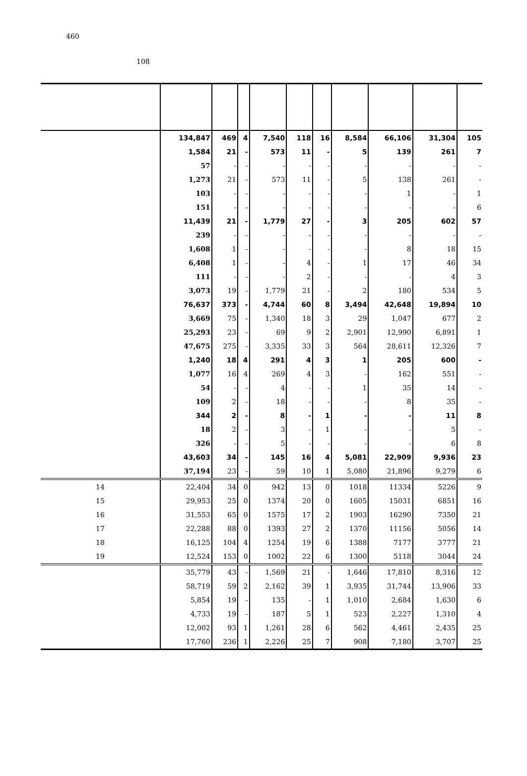460
108
| | 134,847 | 469 | 4 | 7,540 | 118 | 16 | 8,584 | 66,106 | 31,304 | 105 |
| | 1,584 | 21 | - | 573 | 11 | - | 5 | 139 | 261 | 7 |
| | 57 | - | - | - | - | - | - | - | - | - |
| | 1,273 | 21 | - | 573 | 11 | - | 5 | 138 | 261 | - |
| | 103 | - | - | - | - | - | - | 1 | - | 1 |
| | 151 | - | - | - | - | - | - | - | - | 6 |
| | 11,439 | 21 | - | 1,779 | 27 | - | 3 | 205 | 602 | 57 |
| | 239 | - | - | - | - | - | - | - | - | - |
| | 1,608 | 1 | - | - | - | - | - | 8 | 18 | 15 |
| | 6,408 | 1 | - | - | 4 | - | 1 | 17 | 46 | 34 |
| | 111 | - | - | - | 2 | - | - | - | 4 | 3 |
| | 3,073 | 19 | - | 1,779 | 21 | - | 2 | 180 | 534 | 5 |
| | 76,637 | 373 | - | 4,744 | 60 | 8 | 3,494 | 42,648 | 19,894 | 10 |
| | 3,669 | 75 | - | 1,340 | 18 | 3 | 29 | 1,047 | 677 | 2 |
| | 25,293 | 23 | - | 69 | 9 | 2 | 2,901 | 12,990 | 6,891 | 1 |
| | 47,675 | 275 | - | 3,335 | 33 | 3 | 564 | 28,611 | 12,326 | 7 |
| | 1,240 | 18 | 4 | 291 | 4 | 3 | 1 | 205 | 600 | - |
| | 1,077 | 16 | 4 | 269 | 4 | 3 | - | 162 | 551 | - |
| | 54 | - | - | 4 | - | - | 1 | 35 | 14 | - |
| | 109 | 2 | - | 18 | - | - | - | 8 | 35 | - |
| | 344 | 2 | - | 8 | - | 1 | - | - | 11 | 8 |
| | 18 | 2 | - | 3 | - | 1 | - | - | 5 | - |
| | 326 | - | - | 5 | - | - | - | - | 6 | 8 |
| | 43,603 | 34 | - | 145 | 16 | 4 | 5,081 | 22,909 | 9,936 | 23 |
| | 37,194 | 23 | - | 59 | 10 | 1 | 5,080 | 21,896 | 9,279 | 6 |
| 14 | 22,404 | 34 | 0 | 942 | 13 | 0 | 1018 | 11334 | 5226 | 9 |
| 15 | 29,953 | 25 | 0 | 1374 | 20 | 0 | 1605 | 15031 | 6851 | 16 |
| 16 | 31,553 | 65 | 0 | 1575 | 17 | 2 | 1903 | 16290 | 7350 | 21 |
| 17 | 22,288 | 88 | 0 | 1393 | 27 | 2 | 1370 | 11156 | 5056 | 14 |
| 18 | 16,125 | 104 | 4 | 1254 | 19 | 6 | 1388 | 7177 | 3777 | 21 |
| 19 | 12,524 | 153 | 0 | 1002 | 22 | 6 | 1300 | 5118 | 3044 | 24 |
| | 35,779 | 43 | - | 1,569 | 21 | - | 1,646 | 17,810 | 8,316 | 12 |
| | 58,719 | 59 | 2 | 2,162 | 39 | 1 | 3,935 | 31,744 | 13,906 | 33 |
| | 5,854 | 19 | - | 135 | - | 1 | 1,010 | 2,684 | 1,630 | 6 |
| | 4,733 | 19 | - | 187 | 5 | 1 | 523 | 2,227 | 1,310 | 4 |
| | 12,002 | 93 | 1 | 1,261 | 28 | 6 | 562 | 4,461 | 2,435 | 25 |
| | 17,760 | 236 | 1 | 2,226 | 25 | 7 | 908 | 7,180 | 3,707 | 25 |